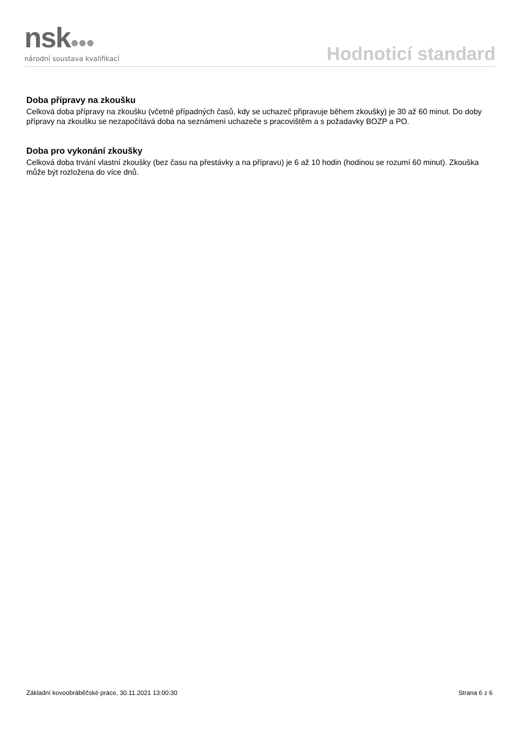nsk●●●
národní soustava kvalifikací
Hodnoticí standard
Doba přípravy na zkoušku
Celková doba přípravy na zkoušku (včetně případných časů, kdy se uchazeč připravuje během zkoušky) je 30 až 60 minut. Do doby přípravy na zkoušku se nezapočítává doba na seznámení uchazeče s pracovištěm a s požadavky BOZP a PO.
Doba pro vykonání zkoušky
Celková doba trvání vlastní zkoušky (bez času na přestávky a na přípravu) je 6 až 10 hodin (hodinou se rozumí 60 minut). Zkouška může být rozložena do více dnů.
Základní kovoobráběčské práce, 30.11.2021 13:00:30 Strana 6 z 6